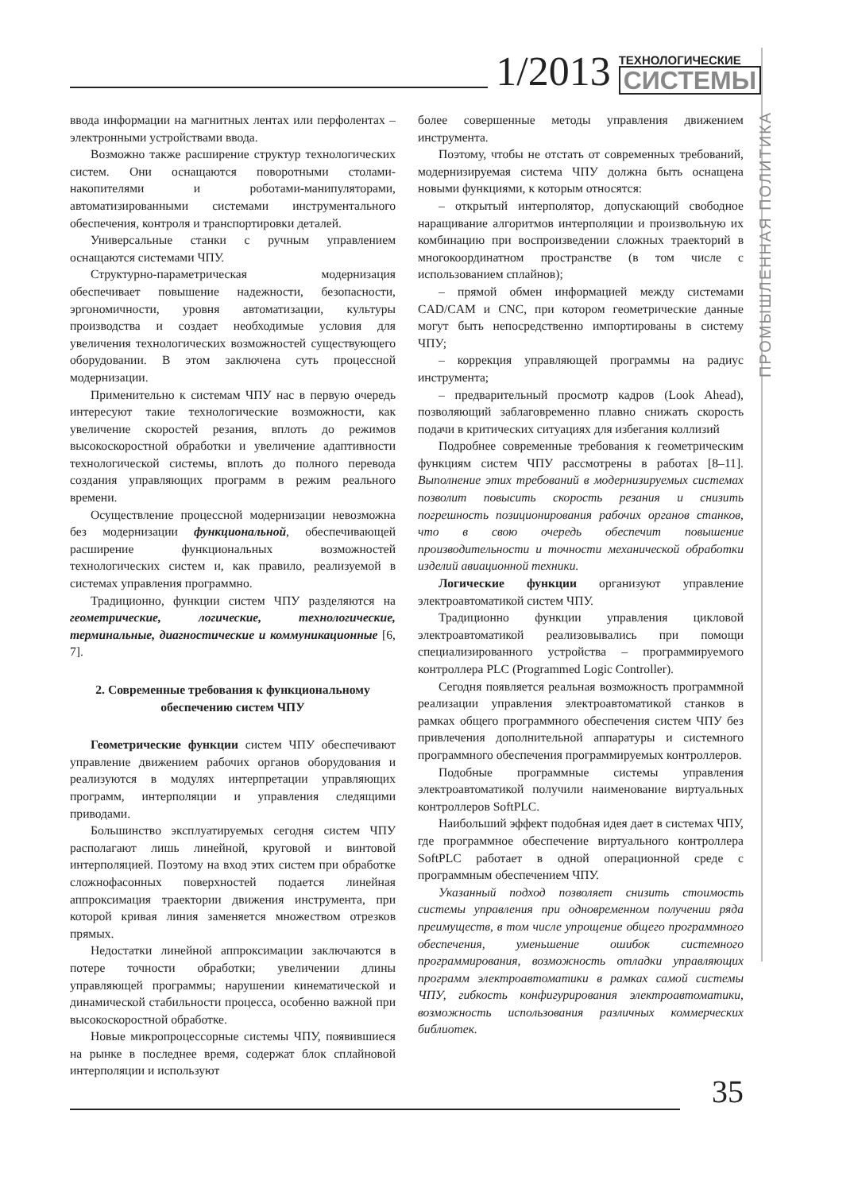1/2013
ТЕХНОЛОГИЧЕСКИЕ
СИСТЕМЫ
ПРОМЫШЛЕННАЯ ПОЛИТИКА
ввода информации на магнитных лентах или перфолентах – электронными устройствами ввода.
Возможно также расширение структур технологических систем. Они оснащаются поворотными столами-накопителями и роботами-манипуляторами, автоматизированными системами инструментального обеспечения, контроля и транспортировки деталей.
Универсальные станки с ручным управлением оснащаются системами ЧПУ.
Структурно-параметрическая модернизация обеспечивает повышение надежности, безопасности, эргономичности, уровня автоматизации, культуры производства и создает необходимые условия для увеличения технологических возможностей существующего оборудовании. В этом заключена суть процессной модернизации.
Применительно к системам ЧПУ нас в первую очередь интересуют такие технологические возможности, как увеличение скоростей резания, вплоть до режимов высокоскоростной обработки и увеличение адаптивности технологической системы, вплоть до полного перевода создания управляющих программ в режим реального времени.
Осуществление процессной модернизации невозможна без модернизации функциональной, обеспечивающей расширение функциональных возможностей технологических систем и, как правило, реализуемой в системах управления программно.
Традиционно, функции систем ЧПУ разделяются на геометрические, логические, технологические, терминальные, диагностические и коммуникационные [6, 7].
2. Современные требования к функциональному обеспечению систем ЧПУ
Геометрические функции систем ЧПУ обеспечивают управление движением рабочих органов оборудования и реализуются в модулях интерпретации управляющих программ, интерполяции и управления следящими приводами.
Большинство эксплуатируемых сегодня систем ЧПУ располагают лишь линейной, круговой и винтовой интерполяцией. Поэтому на вход этих систем при обработке сложнофасонных поверхностей подается линейная аппроксимация траектории движения инструмента, при которой кривая линия заменяется множеством отрезков прямых.
Недостатки линейной аппроксимации заключаются в потере точности обработки; увеличении длины управляющей программы; нарушении кинематической и динамической стабильности процесса, особенно важной при высокоскоростной обработке.
Новые микропроцессорные системы ЧПУ, появившиеся на рынке в последнее время, содержат блок сплайновой интерполяции и используют
более совершенные методы управления движением инструмента.
Поэтому, чтобы не отстать от современных требований, модернизируемая система ЧПУ должна быть оснащена новыми функциями, к которым относятся:
– открытый интерполятор, допускающий свободное наращивание алгоритмов интерполяции и произвольную их комбинацию при воспроизведении сложных траекторий в многокоординатном пространстве (в том числе с использованием сплайнов);
– прямой обмен информацией между системами CAD/CAM и CNC, при котором геометрические данные могут быть непосредственно импортированы в систему ЧПУ;
– коррекция управляющей программы на радиус инструмента;
– предварительный просмотр кадров (Look Ahead), позволяющий заблаговременно плавно снижать скорость подачи в критических ситуациях для избегания коллизий
Подробнее современные требования к геометрическим функциям систем ЧПУ рассмотрены в работах [8–11]. Выполнение этих требований в модернизируемых системах позволит повысить скорость резания и снизить погрешность позиционирования рабочих органов станков, что в свою очередь обеспечит повышение производительности и точности механической обработки изделий авиационной техники.
Логические функции организуют управление электроавтоматикой систем ЧПУ.
Традиционно функции управления цикловой электроавтоматикой реализовывались при помощи специализированного устройства – программируемого контроллера PLC (Programmed Logic Controller).
Сегодня появляется реальная возможность программной реализации управления электроавтоматикой станков в рамках общего программного обеспечения систем ЧПУ без привлечения дополнительной аппаратуры и системного программного обеспечения программируемых контроллеров.
Подобные программные системы управления электроавтоматикой получили наименование виртуальных контроллеров SoftPLC.
Наибольший эффект подобная идея дает в системах ЧПУ, где программное обеспечение виртуального контроллера SoftPLC работает в одной операционной среде с программным обеспечением ЧПУ.
Указанный подход позволяет снизить стоимость системы управления при одновременном получении ряда преимуществ, в том числе упрощение общего программного обеспечения, уменьшение ошибок системного программирования, возможность отладки управляющих программ электроавтоматики в рамках самой системы ЧПУ, гибкость конфигурирования электроавтоматики, возможность использования различных коммерческих библиотек.
35